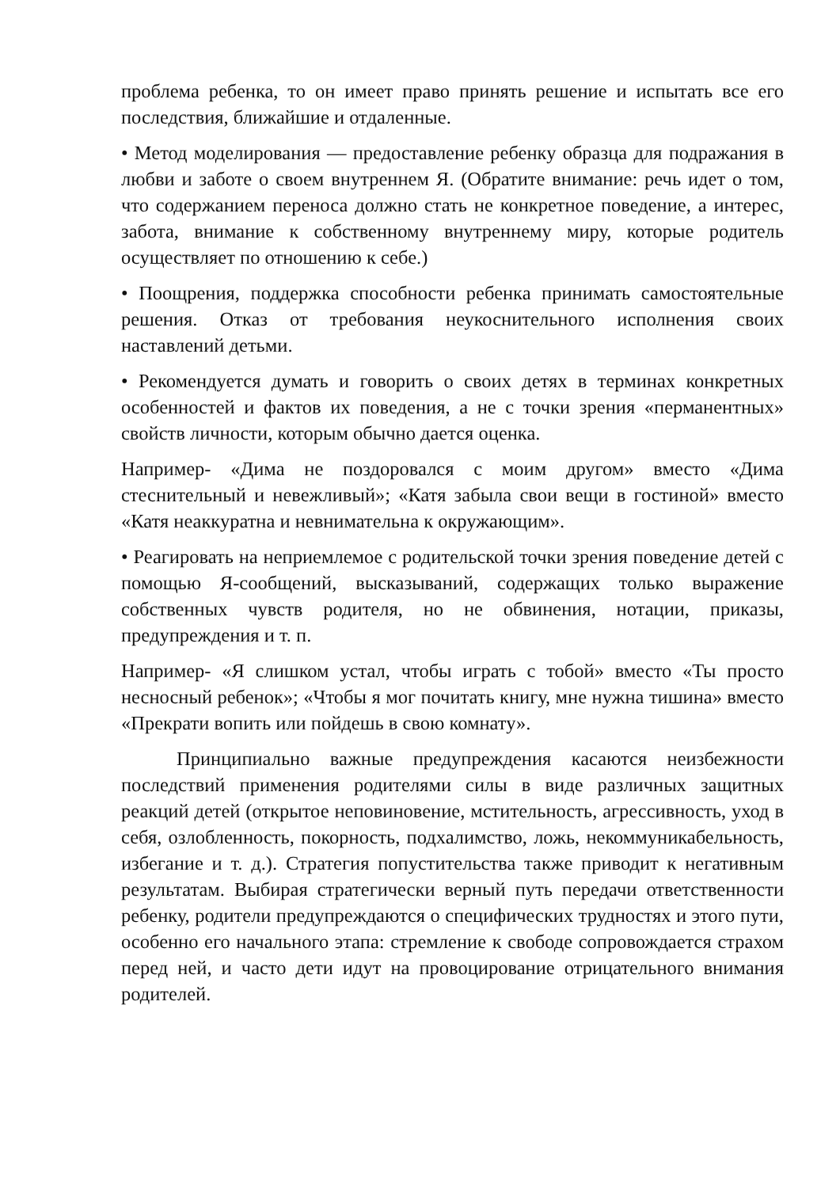проблема ребенка, то он имеет право принять решение и испытать все его последствия, ближайшие и отдаленные.
• Метод моделирования — предоставление ребенку образца для подражания в любви и заботе о своем внутреннем Я. (Обратите внимание: речь идет о том, что содержанием переноса должно стать не конкретное поведение, а интерес, забота, внимание к собственному внутреннему миру, которые родитель осуществляет по отношению к себе.)
• Поощрения, поддержка способности ребенка принимать самостоятельные решения. Отказ от требования неукоснительного исполнения своих наставлений детьми.
• Рекомендуется думать и говорить о своих детях в терминах конкретных особенностей и фактов их поведения, а не с точки зрения «перманентных» свойств личности, которым обычно дается оценка.
Например- «Дима не поздоровался с моим другом» вместо «Дима стеснительный и невежливый»; «Катя забыла свои вещи в гостиной» вместо «Катя неаккуратна и невнимательна к окружающим».
• Реагировать на неприемлемое с родительской точки зрения поведение детей с помощью Я-сообщений, высказываний, содержащих только выражение собственных чувств родителя, но не обвинения, нотации, приказы, предупреждения и т. п.
Например- «Я слишком устал, чтобы играть с тобой» вместо «Ты просто несносный ребенок»; «Чтобы я мог почитать книгу, мне нужна тишина» вместо «Прекрати вопить или пойдешь в свою комнату».
Принципиально важные предупреждения касаются неизбежности последствий применения родителями силы в виде различных защитных реакций детей (открытое неповиновение, мстительность, агрессивность, уход в себя, озлобленность, покорность, подхалимство, ложь, некоммуникабельность, избегание и т. д.). Стратегия попустительства также приводит к негативным результатам. Выбирая стратегически верный путь передачи ответственности ребенку, родители предупреждаются о специфических трудностях и этого пути, особенно его начального этапа: стремление к свободе сопровождается страхом перед ней, и часто дети идут на провоцирование отрицательного внимания родителей.